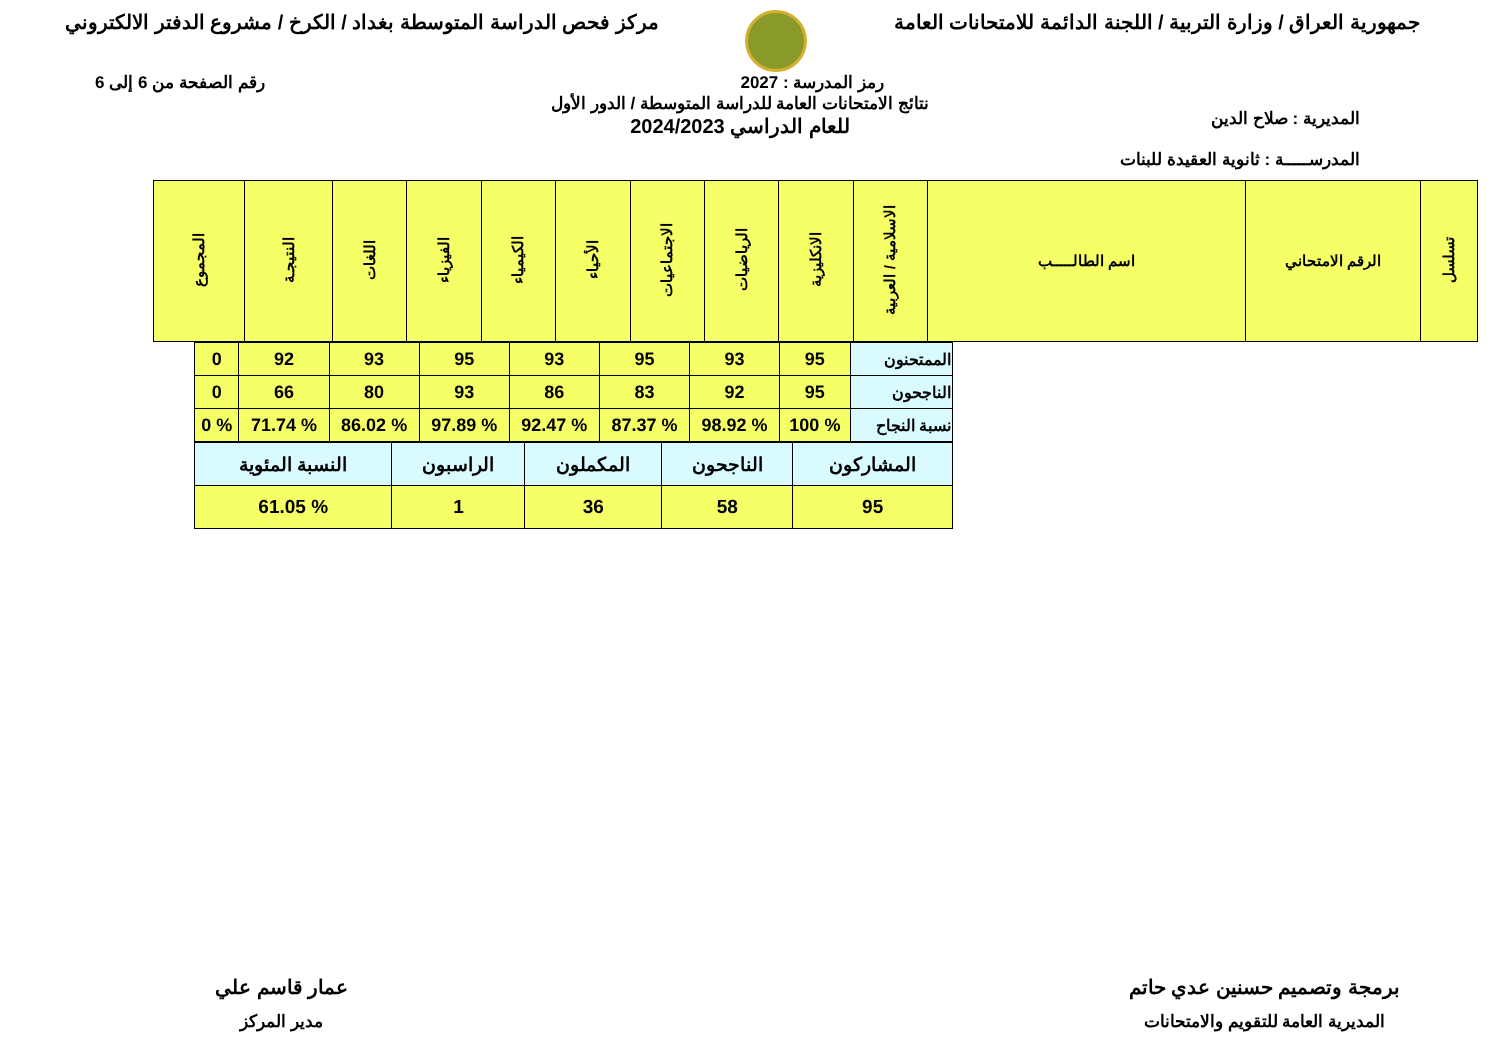جمهورية العراق / وزارة التربية / اللجنة الدائمة للامتحانات العامة
مركز فحص الدراسة المتوسطة بغداد / الكرخ / مشروع الدفتر الالكتروني
رمز المدرسة : 2027 رقم الصفحة من 6 إلى 6
المديرية : صلاح الدين
المدرســـــة : ثانوية العقيدة للبنات
نتائج الامتحانات العامة للدراسة المتوسطة / الدور الأول
للعام الدراسي 2024/2023
| تسلسل | الرقم الامتحاني | اسم الطالـــــب | الاسلامية / العربية | الانكليزية | الرياضيات | الاجتماعيات | الأحياء | الكيمياء | الفيزياء | اللغات | النتيجـة | المجموع |
| --- | --- | --- | --- | --- | --- | --- | --- | --- | --- | --- | --- | --- |
| الممتحنون | 95 | 93 | 95 | 93 | 95 | 93 | 92 | 0 |
| الناجحون | 95 | 92 | 83 | 86 | 93 | 80 | 66 | 0 |
| نسبة النجاح | % 100 | % 98.92 | % 87.37 | % 92.47 | % 97.89 | % 86.02 | % 71.74 | % 0 |
| المشاركون | الناجحون | المكملون | الراسبون | النسبة المئوية |
| 95 | 58 | 36 | 1 | % 61.05 |
برمجة وتصميم حسنين عدي حاتم
المديرية العامة للتقويم والامتحانات
عمار قاسم علي
مدير المركز